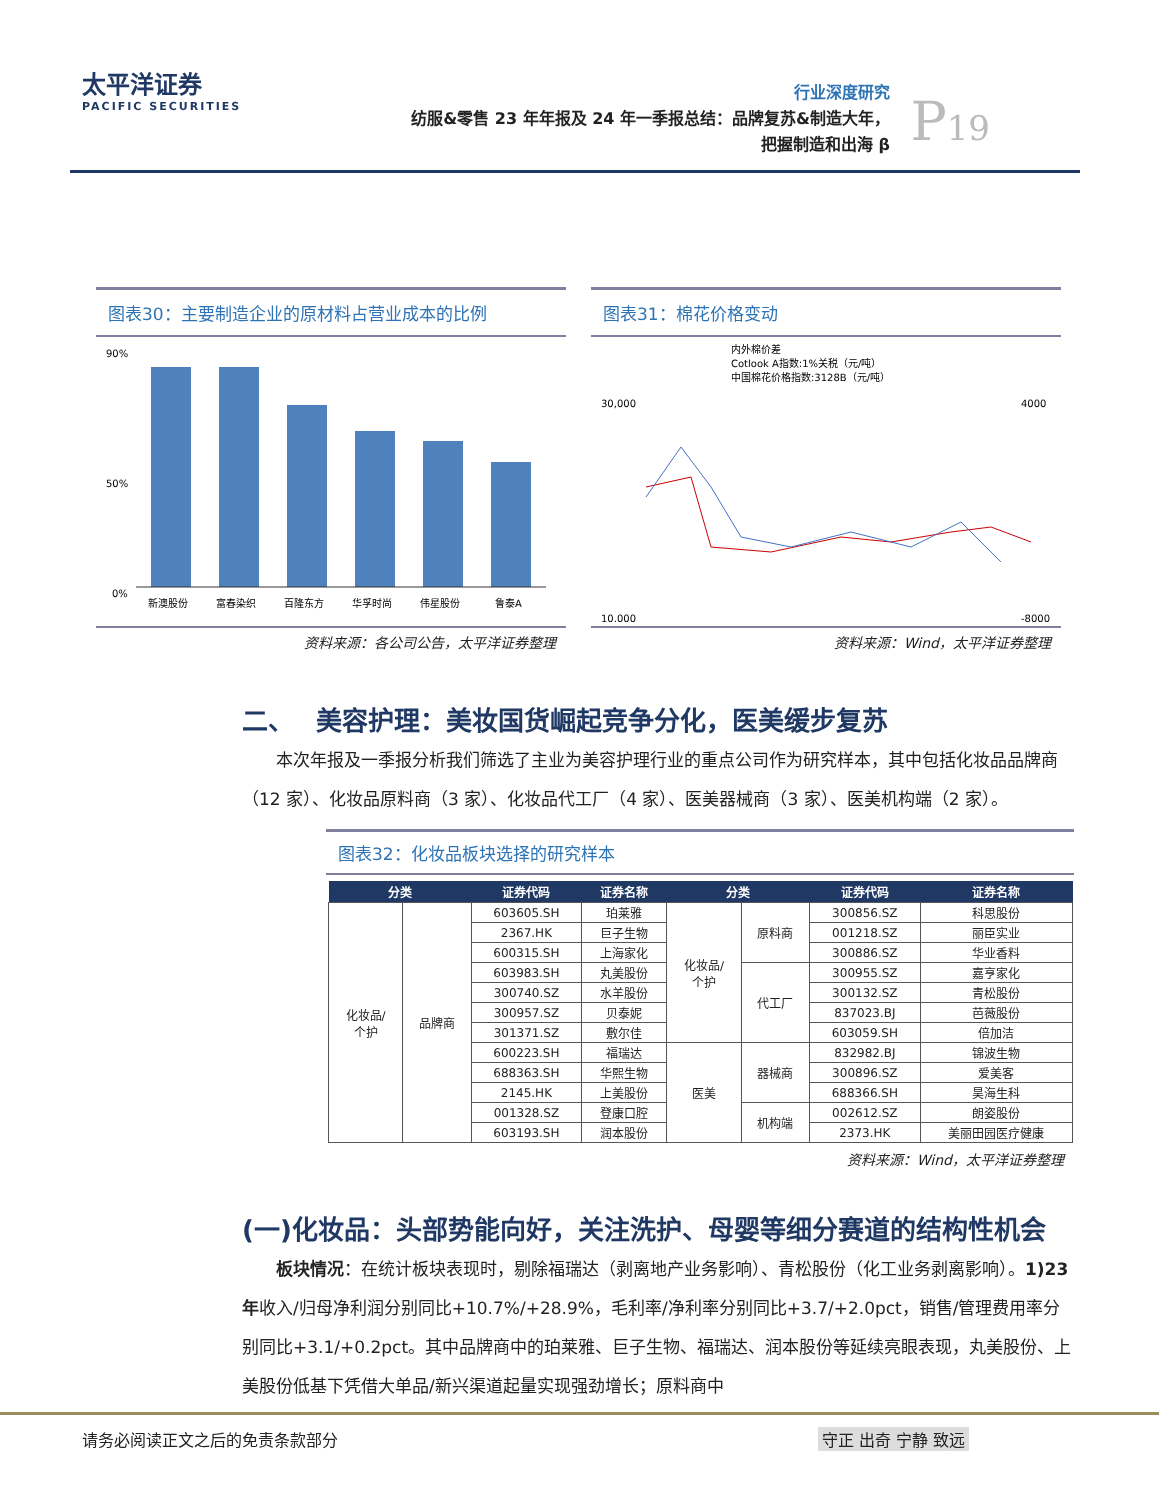太平洋证券
PACIFIC SECURITIES
行业深度研究
纺服&零售 23 年年报及 24 年一季报总结：品牌复苏&制造大年，
把握制造和出海 β
P19
图表30：主要制造企业的原材料占营业成本的比例
90%
50%
0%
新澳股份
富春染织
百隆东方
华孚时尚
伟星股份
鲁泰A
资料来源：各公司公告，太平洋证券整理
图表31：棉花价格变动
内外棉价差
Cotlook A指数:1%关税（元/吨）
中国棉花价格指数:3128B（元/吨）
30,000
10,000
4000
-8000
资料来源：Wind，太平洋证券整理
二、　 美容护理：美妆国货崛起竞争分化，医美缓步复苏
本次年报及一季报分析我们筛选了主业为美容护理行业的重点公司作为研究样本，其中包括化妆品品牌商（12 家）、化妆品原料商（3 家）、化妆品代工厂（4 家）、医美器械商（3 家）、医美机构端（2 家）。
图表32：化妆品板块选择的研究样本
| 分类 | | 证券代码 | 证券名称 | 分类 | | 证券代码 | 证券名称 |
| --- | --- | --- | --- | --- | --- | --- | --- |
| 化妆品/ 个护 | 品牌商 | 603605.SH | 珀莱雅 | 化妆品/ 个护 | 原料商 | 300856.SZ | 科思股份 |
| | | 2367.HK | 巨子生物 | | | 001218.SZ | 丽臣实业 |
| | | 600315.SH | 上海家化 | | | 300886.SZ | 华业香料 |
| | | 603983.SH | 丸美股份 | | 代工厂 | 300955.SZ | 嘉亨家化 |
| | | 300740.SZ | 水羊股份 | | | 300132.SZ | 青松股份 |
| | | 300957.SZ | 贝泰妮 | | | 837023.BJ | 芭薇股份 |
| | | 301371.SZ | 敷尔佳 | | | 603059.SH | 倍加洁 |
| | | 600223.SH | 福瑞达 | 医美 | 器械商 | 832982.BJ | 锦波生物 |
| | | 688363.SH | 华熙生物 | | | 300896.SZ | 爱美客 |
| | | 2145.HK | 上美股份 | | | 688366.SH | 昊海生科 |
| | | 001328.SZ | 登康口腔 | | 机构端 | 002612.SZ | 朗姿股份 |
| | | 603193.SH | 润本股份 | | | 2373.HK | 美丽田园医疗健康 |
资料来源：Wind，太平洋证券整理
(一)化妆品：头部势能向好，关注洗护、母婴等细分赛道的结构性机会
板块情况：在统计板块表现时，剔除福瑞达（剥离地产业务影响）、青松股份（化工业务剥离影响）。1)23 年收入/归母净利润分别同比+10.7%/+28.9%，毛利率/净利率分别同比+3.7/+2.0pct，销售/管理费用率分别同比+3.1/+0.2pct。其中品牌商中的珀莱雅、巨子生物、福瑞达、润本股份等延续亮眼表现，丸美股份、上美股份低基下凭借大单品/新兴渠道起量实现强劲增长；原料商中
请务必阅读正文之后的免责条款部分 守正 出奇 宁静 致远